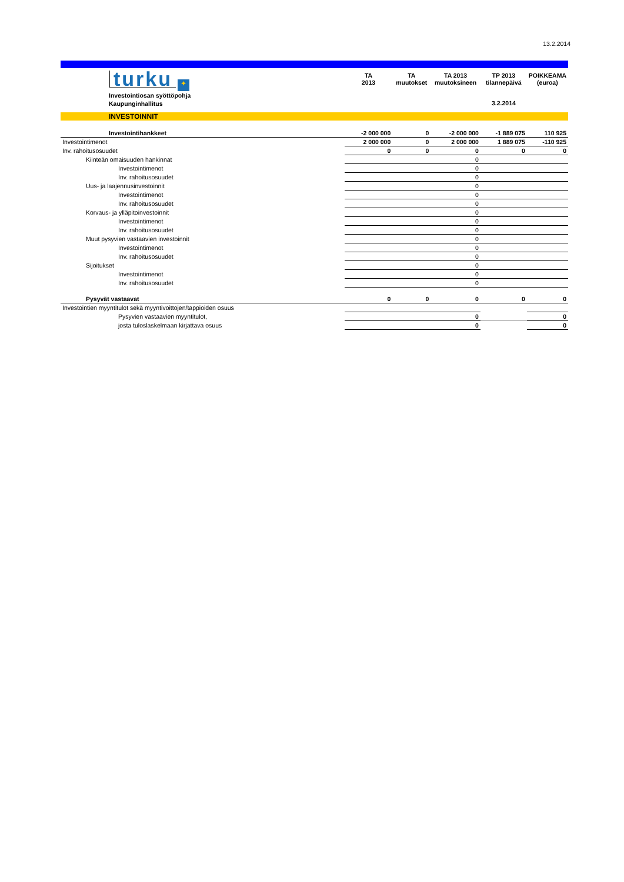13.2.2014
| turku ✦ | TA 2013 | TA muutokset | TA 2013 muutoksineen | TP 2013 tilannepäivä | POIKKEAMA (euroa) |
| Investointiosan syöttöpohja | | | | | |
| Kaupunginhallitus | | | | 3.2.2014 | |
| INVESTOINNIT | | | | | |
| Investointihankkeet | -2 000 000 | 0 | -2 000 000 | -1 889 075 | 110 925 |
| Investointimenot | 2 000 000 | 0 | 2 000 000 | 1 889 075 | -110 925 |
| Inv. rahoitusosuudet | 0 | 0 | 0 | 0 | 0 |
| Kiinteän omaisuuden hankinnat | | | 0 | | |
| Investointimenot | | | 0 | | |
| Inv. rahoitusosuudet | | | 0 | | |
| Uus- ja laajennusinvestoinnit | | | 0 | | |
| Investointimenot | | | 0 | | |
| Inv. rahoitusosuudet | | | 0 | | |
| Korvaus- ja ylläpitoinvestoinnit | | | 0 | | |
| Investointimenot | | | 0 | | |
| Inv. rahoitusosuudet | | | 0 | | |
| Muut pysyvien vastaavien investoinnit | | | 0 | | |
| Investointimenot | | | 0 | | |
| Inv. rahoitusosuudet | | | 0 | | |
| Sijoitukset | | | 0 | | |
| Investointimenot | | | 0 | | |
| Inv. rahoitusosuudet | | | 0 | | |
| Pysyvät vastaavat | 0 | 0 | 0 | 0 | 0 |
| Investointien myyntitulot sekä myyntivoittojen/tappioiden osuus | | | | | |
| Pysyvien vastaavien myyntitulot, | | | 0 | | 0 |
| josta tuloslaskelmaan kirjattava osuus | | | 0 | | 0 |